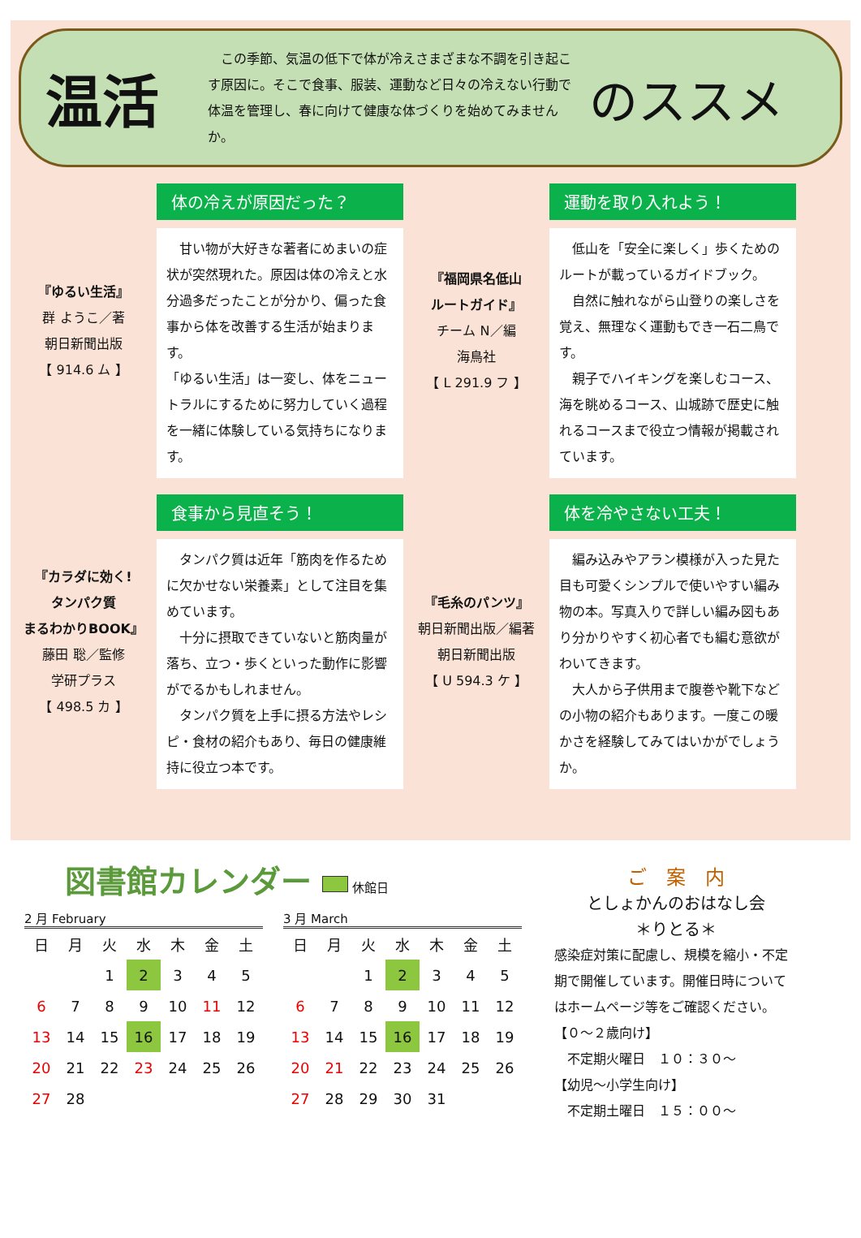温活
　この季節、気温の低下で体が冷えさまざまな不調を引き起こす原因に。そこで食事、服装、運動など日々の冷えない行動で体温を管理し、春に向けて健康な体づくりを始めてみませんか。
のススメ
『ゆるい生活』
群 ようこ／著
朝日新聞出版
【 914.6 ム 】
体の冷えが原因だった？
　甘い物が大好きな著者にめまいの症状が突然現れた。原因は体の冷えと水分過多だったことが分かり、偏った食事から体を改善する生活が始まります。
「ゆるい生活」は一変し、体をニュートラルにするために努力していく過程を一緒に体験している気持ちになります。
『福岡県名低山
ルートガイド』
チーム N／編
海鳥社
【 L 291.9 フ 】
運動を取り入れよう！
　低山を「安全に楽しく」歩くためのルートが載っているガイドブック。
　自然に触れながら山登りの楽しさを覚え、無理なく運動もでき一石二鳥です。
　親子でハイキングを楽しむコース、海を眺めるコース、山城跡で歴史に触れるコースまで役立つ情報が掲載されています。
『カラダに効く!
タンパク質
まるわかりBOOK』
藤田 聡／監修
学研プラス
【 498.5 カ 】
食事から見直そう！
　タンパク質は近年「筋肉を作るために欠かせない栄養素」として注目を集めています。
　十分に摂取できていないと筋肉量が落ち、立つ・歩くといった動作に影響がでるかもしれません。
　タンパク質を上手に摂る方法やレシピ・食材の紹介もあり、毎日の健康維持に役立つ本です。
『毛糸のパンツ』
朝日新聞出版／編著
朝日新聞出版
【 U 594.3 ケ 】
体を冷やさない工夫！
　編み込みやアラン模様が入った見た目も可愛くシンプルで使いやすい編み物の本。写真入りで詳しい編み図もあり分かりやすく初心者でも編む意欲がわいてきます。
　大人から子供用まで腹巻や靴下などの小物の紹介もあります。一度この暖かさを経験してみてはいかがでしょうか。
図書館カレンダー 休館日
2 月 February
| 日 | 月 | 火 | 水 | 木 | 金 | 土 |
| --- | --- | --- | --- | --- | --- | --- |
| | | 1 | 2 | 3 | 4 | 5 |
| 6 | 7 | 8 | 9 | 10 | 11 | 12 |
| 13 | 14 | 15 | 16 | 17 | 18 | 19 |
| 20 | 21 | 22 | 23 | 24 | 25 | 26 |
| 27 | 28 | | | | | |
3 月 March
| 日 | 月 | 火 | 水 | 木 | 金 | 土 |
| --- | --- | --- | --- | --- | --- | --- |
| | | 1 | 2 | 3 | 4 | 5 |
| 6 | 7 | 8 | 9 | 10 | 11 | 12 |
| 13 | 14 | 15 | 16 | 17 | 18 | 19 |
| 20 | 21 | 22 | 23 | 24 | 25 | 26 |
| 27 | 28 | 29 | 30 | 31 | | |
ご　案　内
としょかんのおはなし会
＊りとる＊
感染症対策に配慮し、規模を縮小・不定期で開催しています。開催日時についてはホームページ等をご確認ください。
【０～２歳向け】
　不定期火曜日　１０：３０～
【幼児～小学生向け】
　不定期土曜日　１５：００～